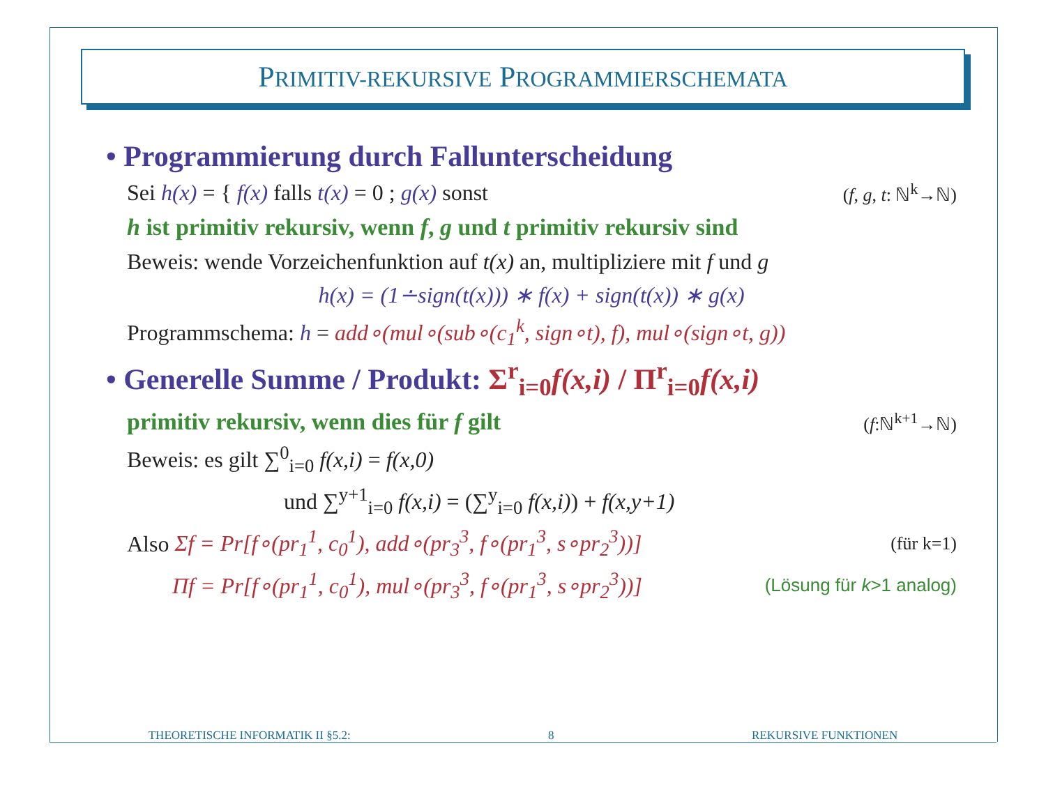PRIMITIV-REKURSIVE PROGRAMMIERSCHEMATA
• Programmierung durch Fallunterscheidung
Sei h(x) = { f(x) falls t(x) = 0 ; g(x) sonst (f, g, t: ℕ<sup>k</sup>→ℕ)
h ist primitiv rekursiv, wenn f, g und t primitiv rekursiv sind
Beweis: wende Vorzeichenfunktion auf t(x) an, multipliziere mit f und g
h(x) = (1∸sign(t(x))) ∗ f(x) + sign(t(x)) ∗ g(x)
Programmschema: h = add∘(mul∘(sub∘(c<sub>1</sub><sup>k</sup>, sign∘t), f), mul∘(sign∘t, g))
• Generelle Summe / Produkt: Σ<sup>r</sup><sub>i=0</sub>f(x,i) / Π<sup>r</sup><sub>i=0</sub>f(x,i)
primitiv rekursiv, wenn dies für f gilt (f:ℕ<sup>k+1</sup>→ℕ)
Beweis: es gilt ∑<sup>0</sup><sub>i=0</sub> f(x,i) = f(x,0)
und ∑<sup>y+1</sup><sub>i=0</sub> f(x,i) = (∑<sup>y</sup><sub>i=0</sub> f(x,i)) + f(x,y+1)
Also Σf = Pr[f∘(pr<sub>1</sub><sup>1</sup>, c<sub>0</sub><sup>1</sup>), add∘(pr<sub>3</sub><sup>3</sup>, f∘(pr<sub>1</sub><sup>3</sup>, s∘pr<sub>2</sub><sup>3</sup>))] (für k=1)
Πf = Pr[f∘(pr<sub>1</sub><sup>1</sup>, c<sub>0</sub><sup>1</sup>), mul∘(pr<sub>3</sub><sup>3</sup>, f∘(pr<sub>1</sub><sup>3</sup>, s∘pr<sub>2</sub><sup>3</sup>))] (Lösung für k>1 analog)
THEORETISCHE INFORMATIK II §5.2: 8 REKURSIVE FUNKTIONEN